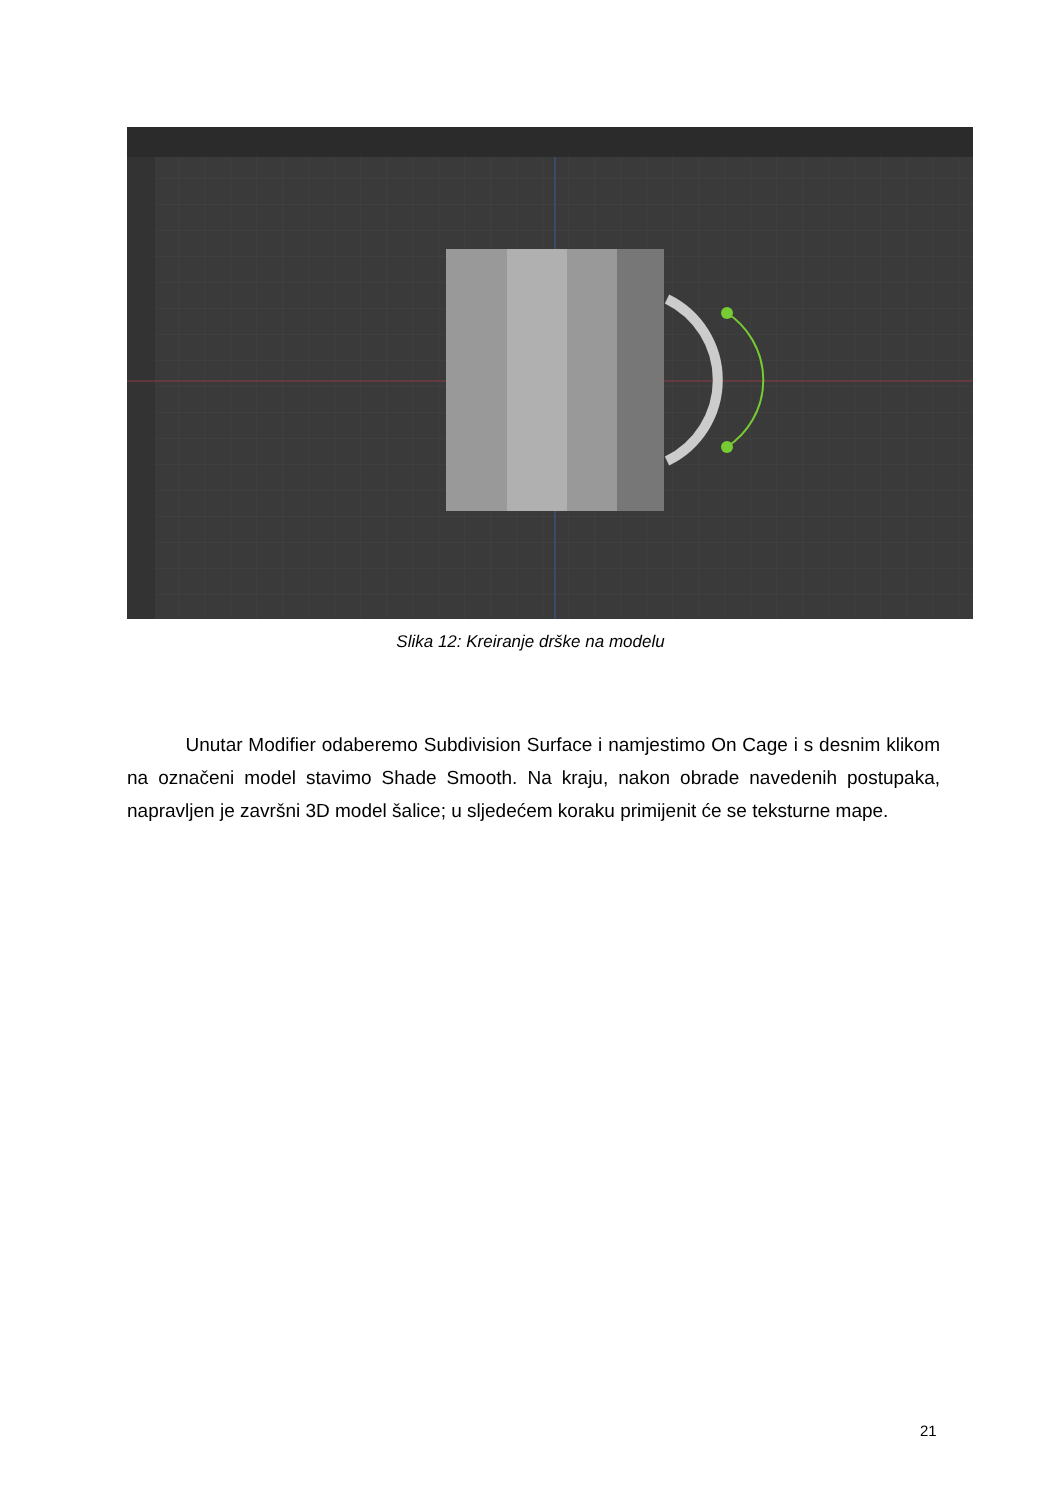Slika 12: Kreiranje drške na modelu
Unutar Modifier odaberemo Subdivision Surface i namjestimo On Cage i s desnim klikom na označeni model stavimo Shade Smooth. Na kraju, nakon obrade navedenih postupaka, napravljen je završni 3D model šalice; u sljedećem koraku primijenit će se teksturne mape.
21